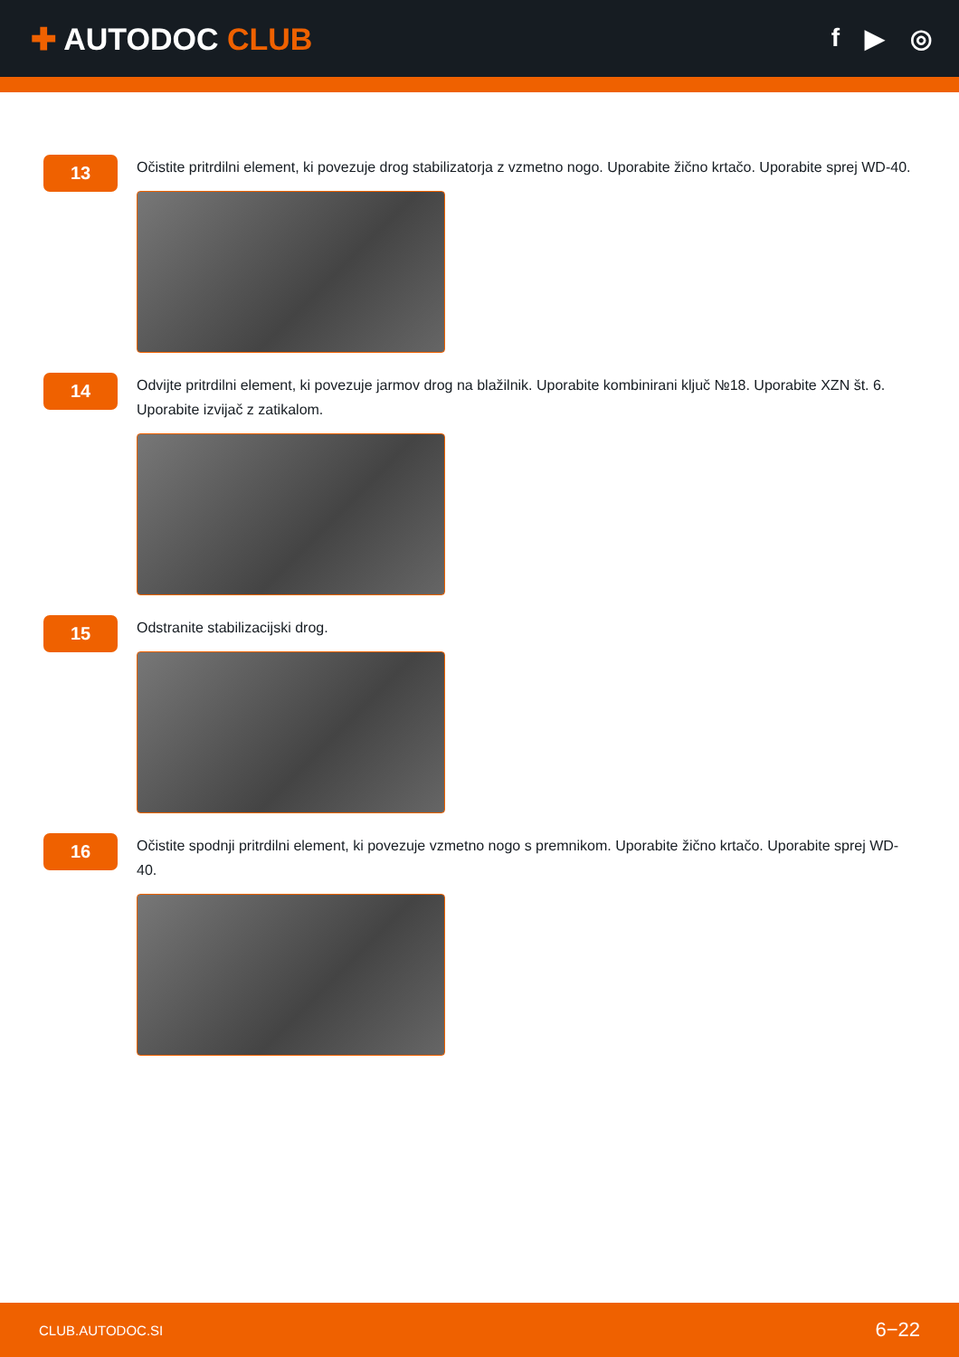✚ AUTODOC CLUB
f ▶ ◎
13
Očistite pritrdilni element, ki povezuje drog stabilizatorja z vzmetno nogo. Uporabite žično krtačo. Uporabite sprej WD-40.
14
Odvijte pritrdilni element, ki povezuje jarmov drog na blažilnik. Uporabite kombinirani ključ №18. Uporabite XZN št. 6. Uporabite izvijač z zatikalom.
15
Odstranite stabilizacijski drog.
16
Očistite spodnji pritrdilni element, ki povezuje vzmetno nogo s premnikom. Uporabite žično krtačo. Uporabite sprej WD-40.
CLUB.AUTODOC.SI 6−22